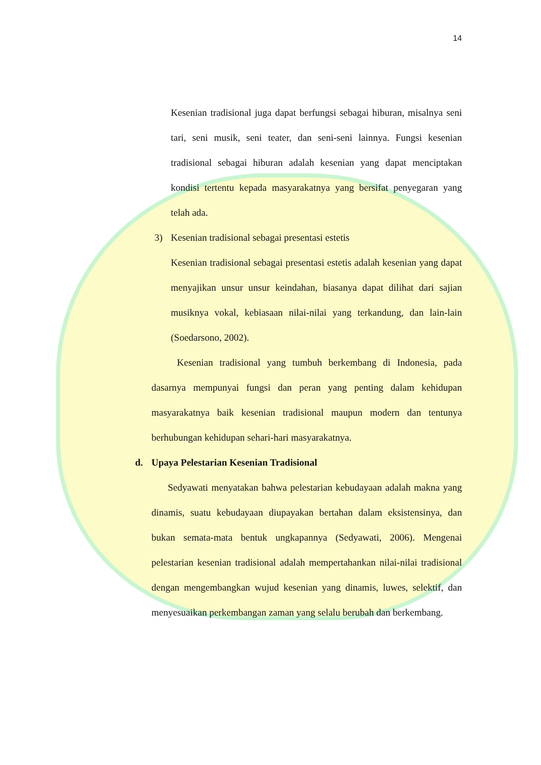14
Kesenian tradisional juga dapat berfungsi sebagai hiburan, misalnya seni tari, seni musik, seni teater, dan seni-seni lainnya. Fungsi kesenian tradisional sebagai hiburan adalah kesenian yang dapat menciptakan kondisi tertentu kepada masyarakatnya yang bersifat penyegaran yang telah ada.
3) Kesenian tradisional sebagai presentasi estetis
Kesenian tradisional sebagai presentasi estetis adalah kesenian yang dapat menyajikan unsur unsur keindahan, biasanya dapat dilihat dari sajian musiknya vokal, kebiasaan nilai-nilai yang terkandung, dan lain-lain (Soedarsono, 2002).
Kesenian tradisional yang tumbuh berkembang di Indonesia, pada dasarnya mempunyai fungsi dan peran yang penting dalam kehidupan masyarakatnya baik kesenian tradisional maupun modern dan tentunya berhubungan kehidupan sehari-hari masyarakatnya.
d. Upaya Pelestarian Kesenian Tradisional
Sedyawati menyatakan bahwa pelestarian kebudayaan adalah makna yang dinamis, suatu kebudayaan diupayakan bertahan dalam eksistensinya, dan bukan semata-mata bentuk ungkapannya (Sedyawati, 2006). Mengenai pelestarian kesenian tradisional adalah mempertahankan nilai-nilai tradisional dengan mengembangkan wujud kesenian yang dinamis, luwes, selektif, dan menyesuaikan perkembangan zaman yang selalu berubah dan berkembang.